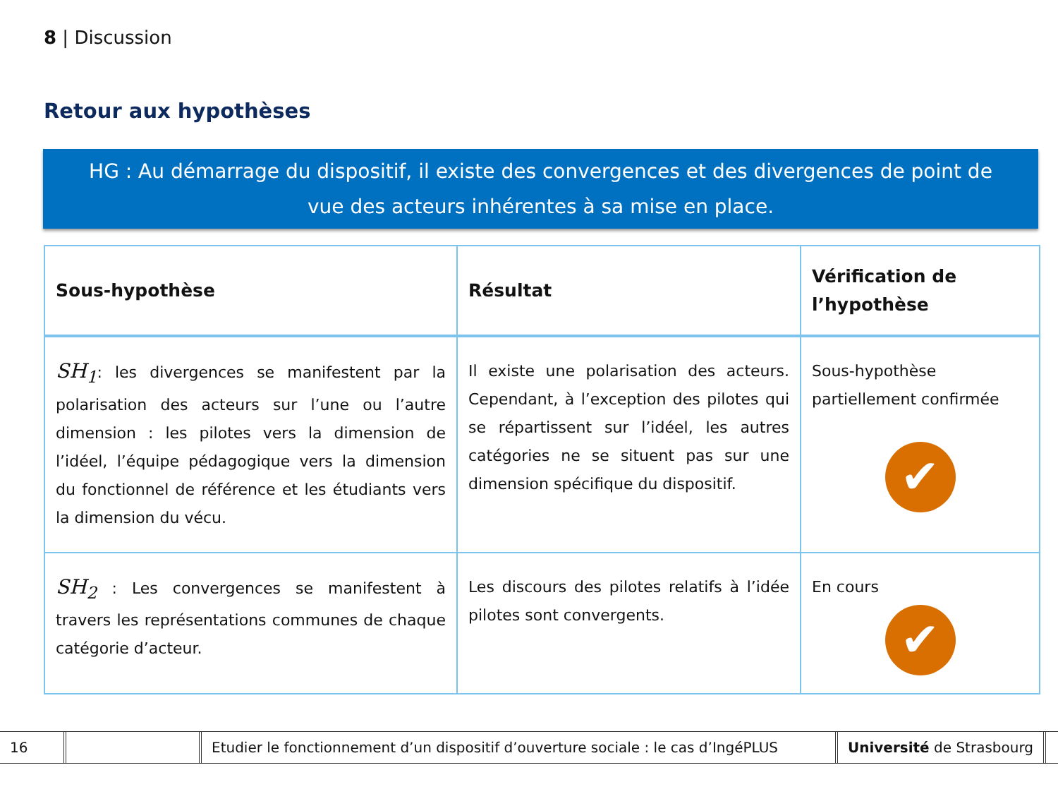8 | Discussion
Retour aux hypothèses
HG : Au démarrage du dispositif, il existe des convergences et des divergences de point de
vue des acteurs inhérentes à sa mise en place.
| Sous-hypothèse | Résultat | Vérification de l’hypothèse |
| --- | --- | --- |
| SH<sub>1</sub> : les divergences se manifestent par la polarisation des acteurs sur l’une ou l’autre dimension : les pilotes vers la dimension de l’idéel, l’équipe pédagogique vers la dimension du fonctionnel de référence et les étudiants vers la dimension du vécu. | Il existe une polarisation des acteurs. Cependant, à l’exception des pilotes qui se répartissent sur l’idéel, les autres catégories ne se situent pas sur une dimension spécifique du dispositif. | Sous-hypothèse partiellement confirmée ✔ |
| SH<sub>2</sub> : Les convergences se manifestent à travers les représentations communes de chaque catégorie d’acteur. | Les discours des pilotes relatifs à l’idée pilotes sont convergents. | En cours ✔ |
16
Etudier le fonctionnement d’un dispositif d’ouverture sociale : le cas d’IngéPLUS
Université de Strasbourg